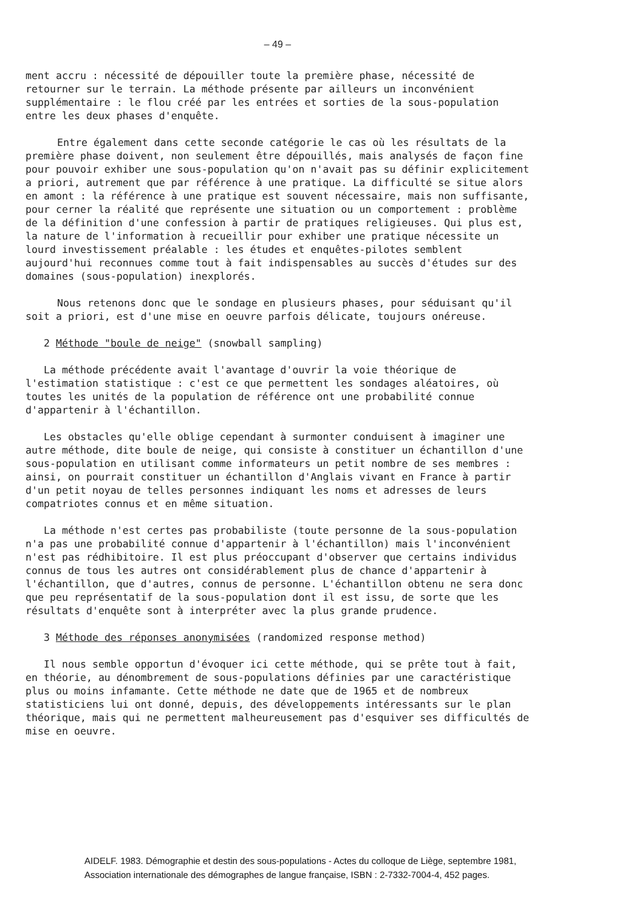– 49 –
ment accru : nécessité de dépouiller toute la première phase, nécessité de retourner sur le terrain. La méthode présente par ailleurs un inconvénient supplémentaire : le flou créé par les entrées et sorties de la sous-population entre les deux phases d'enquête.
Entre également dans cette seconde catégorie le cas où les résultats de la première phase doivent, non seulement être dépouillés, mais analysés de façon fine pour pouvoir exhiber une sous-population qu'on n'avait pas su définir explicitement a priori, autrement que par référence à une pratique. La difficulté se situe alors en amont : la référence à une pratique est souvent nécessaire, mais non suffisante, pour cerner la réalité que représente une situation ou un comportement : problème de la définition d'une confession à partir de pratiques religieuses. Qui plus est, la nature de l'information à recueillir pour exhiber une pratique nécessite un lourd investissement préalable : les études et enquêtes-pilotes semblent aujourd'hui reconnues comme tout à fait indispensables au succès d'études sur des domaines (sous-population) inexplorés.
Nous retenons donc que le sondage en plusieurs phases, pour séduisant qu'il soit a priori, est d'une mise en oeuvre parfois délicate, toujours onéreuse.
2 Méthode "boule de neige" (snowball sampling)
La méthode précédente avait l'avantage d'ouvrir la voie théorique de l'estimation statistique : c'est ce que permettent les sondages aléatoires, où toutes les unités de la population de référence ont une probabilité connue d'appartenir à l'échantillon.
Les obstacles qu'elle oblige cependant à surmonter conduisent à imaginer une autre méthode, dite boule de neige, qui consiste à constituer un échantillon d'une sous-population en utilisant comme informateurs un petit nombre de ses membres : ainsi, on pourrait constituer un échantillon d'Anglais vivant en France à partir d'un petit noyau de telles personnes indiquant les noms et adresses de leurs compatriotes connus et en même situation.
La méthode n'est certes pas probabiliste (toute personne de la sous-population n'a pas une probabilité connue d'appartenir à l'échantillon) mais l'inconvénient n'est pas rédhibitoire. Il est plus préoccupant d'observer que certains individus connus de tous les autres ont considérablement plus de chance d'appartenir à l'échantillon, que d'autres, connus de personne. L'échantillon obtenu ne sera donc que peu représentatif de la sous-population dont il est issu, de sorte que les résultats d'enquête sont à interpréter avec la plus grande prudence.
3 Méthode des réponses anonymisées (randomized response method)
Il nous semble opportun d'évoquer ici cette méthode, qui se prête tout à fait, en théorie, au dénombrement de sous-populations définies par une caractéristique plus ou moins infamante. Cette méthode ne date que de 1965 et de nombreux statisticiens lui ont donné, depuis, des développements intéressants sur le plan théorique, mais qui ne permettent malheureusement pas d'esquiver ses difficultés de mise en oeuvre.
AIDELF. 1983. Démographie et destin des sous-populations - Actes du colloque de Liège, septembre 1981,
Association internationale des démographes de langue française, ISBN : 2-7332-7004-4, 452 pages.